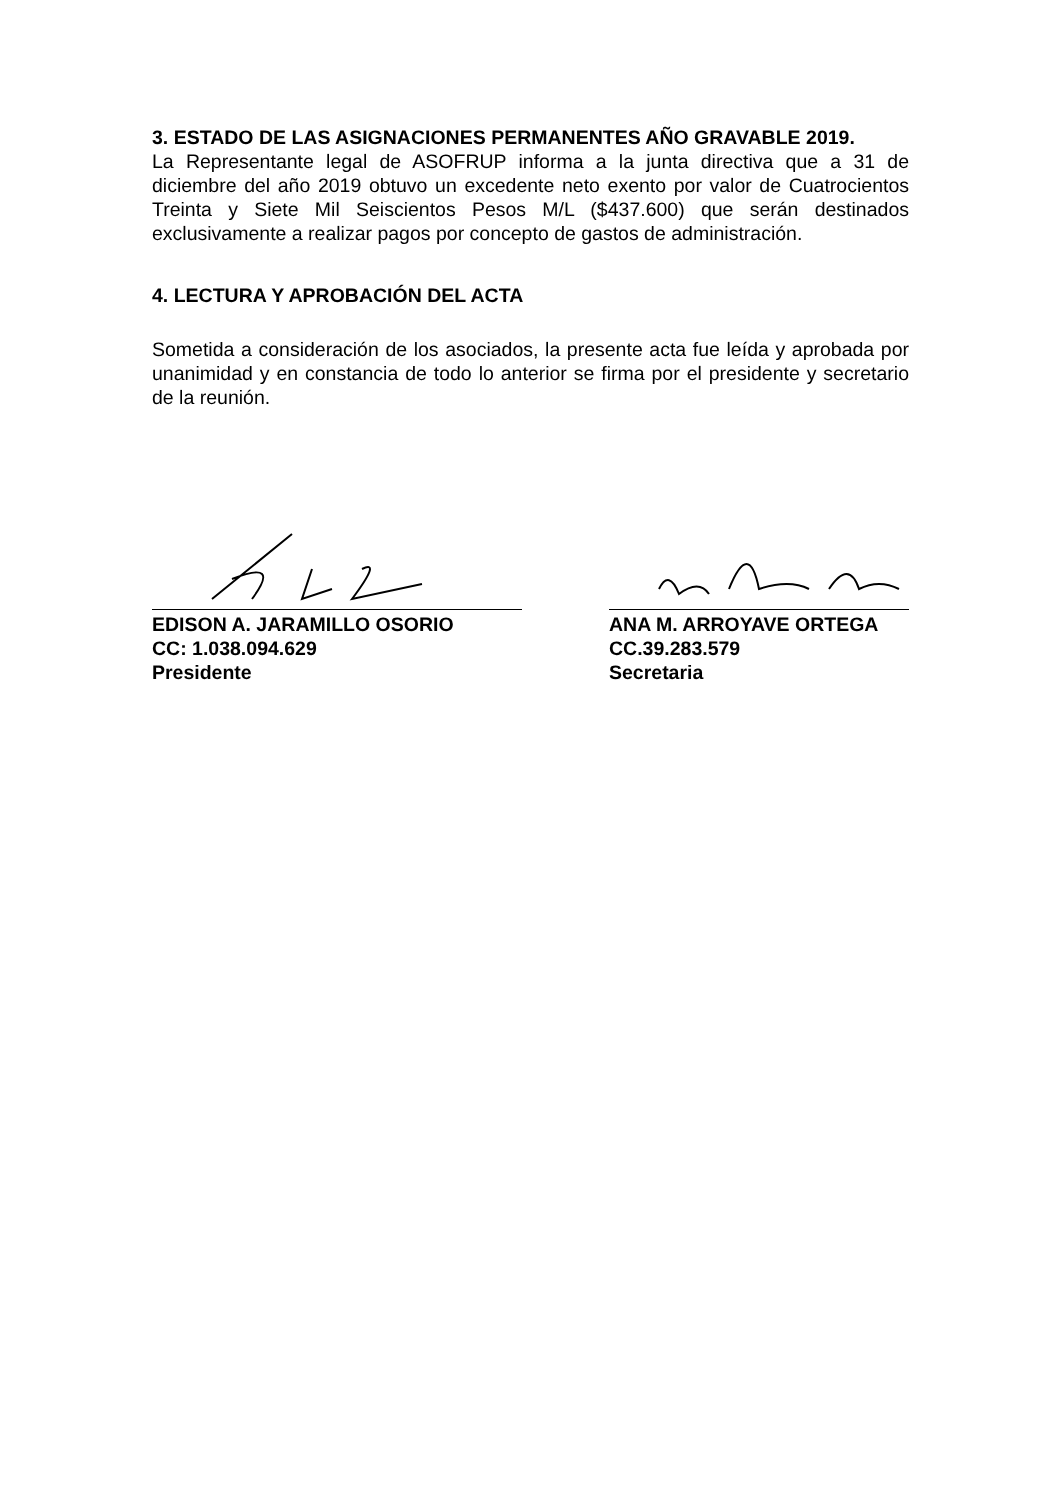3. ESTADO DE LAS ASIGNACIONES PERMANENTES AÑO GRAVABLE 2019.
La Representante legal de ASOFRUP informa a la junta directiva que a 31 de diciembre del año 2019 obtuvo un excedente neto exento por valor de Cuatrocientos Treinta y Siete Mil Seiscientos Pesos M/L ($437.600) que serán destinados exclusivamente a realizar pagos por concepto de gastos de administración.
4. LECTURA Y APROBACIÓN DEL ACTA
Sometida a consideración de los asociados, la presente acta fue leída y aprobada por unanimidad y en constancia de todo lo anterior se firma por el presidente y secretario de la reunión.
EDISON A. JARAMILLO OSORIO
CC: 1.038.094.629
Presidente
ANA M. ARROYAVE ORTEGA
CC.39.283.579
Secretaria